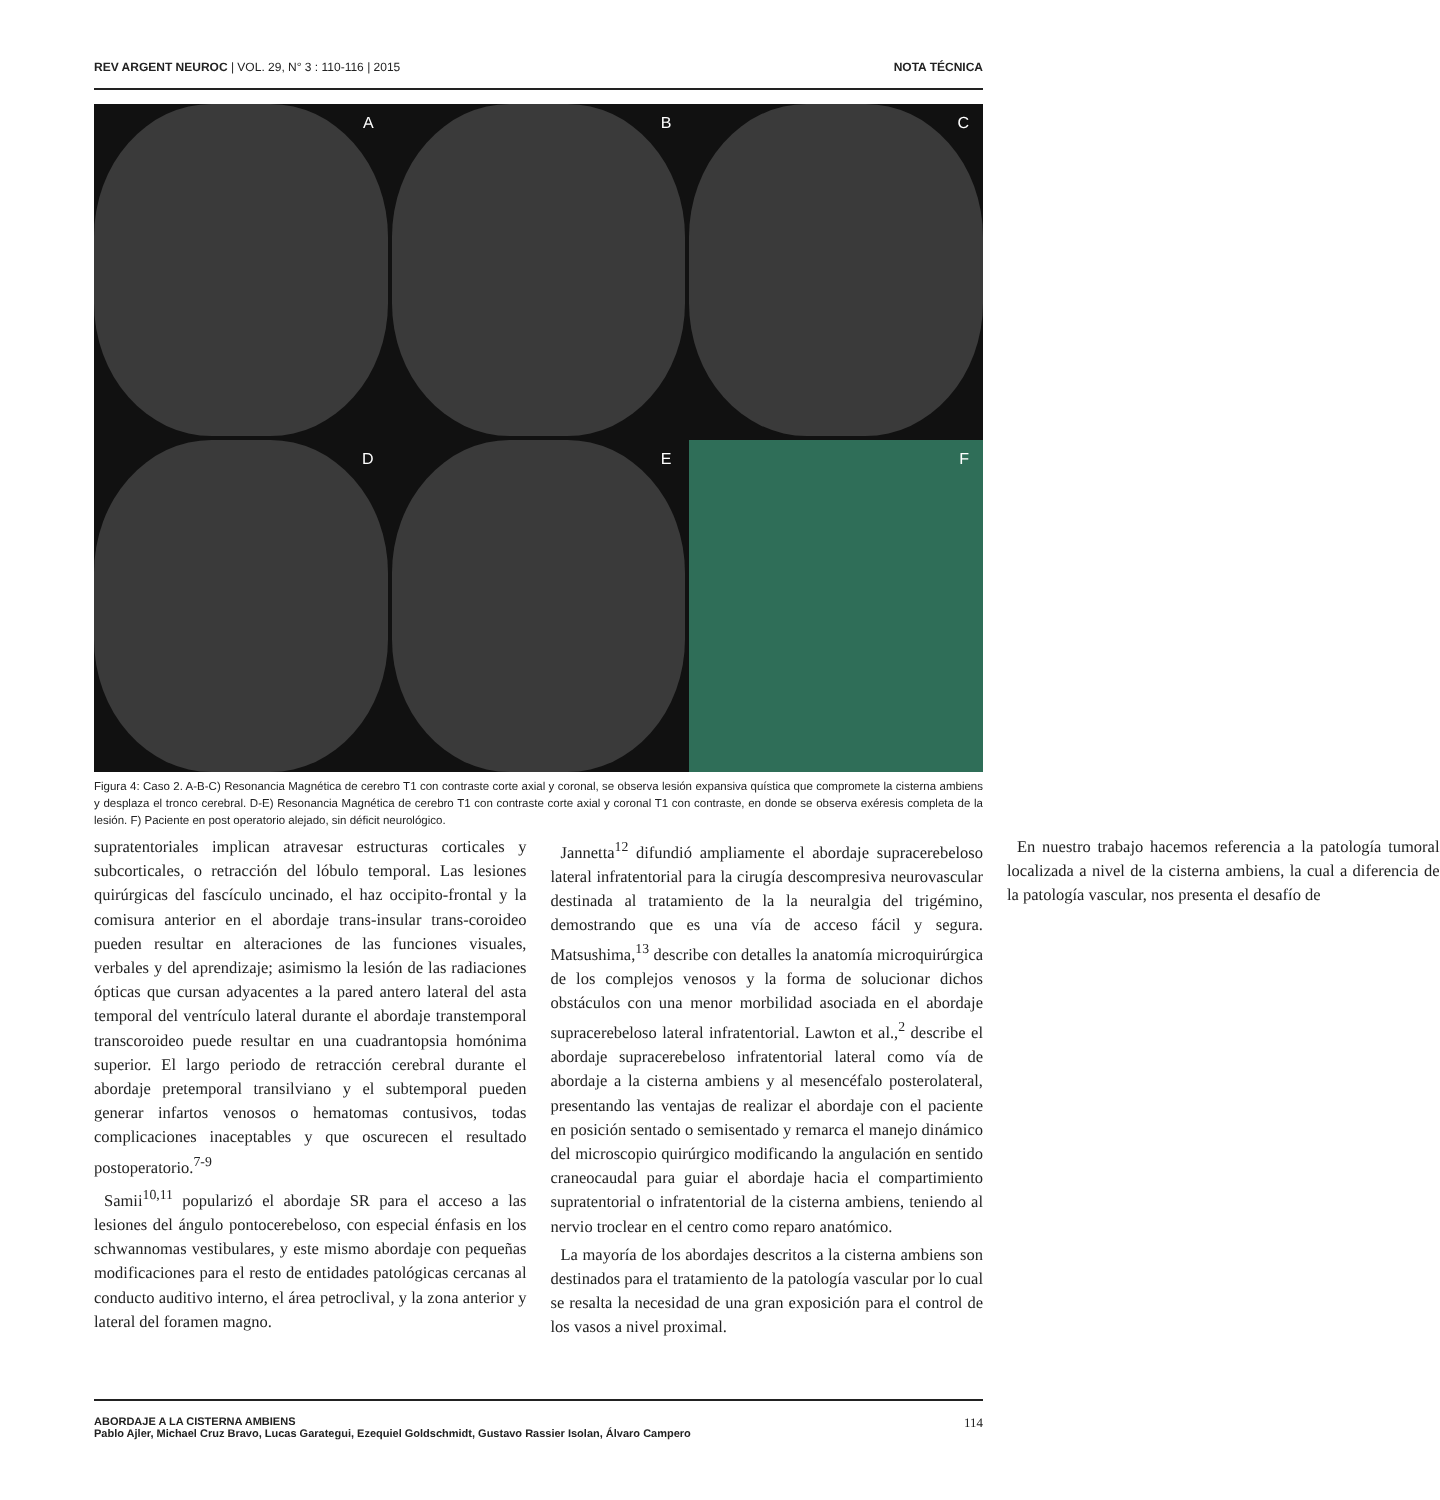REV ARGENT NEUROC | VOL. 29, N° 3 : 110-116 | 2015 NOTA TÉCNICA
A
B
C
D
E
F
Figura 4: Caso 2. A-B-C) Resonancia Magnética de cerebro T1 con contraste corte axial y coronal, se observa lesión expansiva quística que compromete la cisterna ambiens y desplaza el tronco cerebral. D-E) Resonancia Magnética de cerebro T1 con contraste corte axial y coronal T1 con contraste, en donde se observa exéresis completa de la lesión. F) Paciente en post operatorio alejado, sin déficit neurológico.
supratentoriales implican atravesar estructuras corticales y subcorticales, o retracción del lóbulo temporal. Las lesiones quirúrgicas del fascículo uncinado, el haz occipito-frontal y la comisura anterior en el abordaje trans-insular trans-coroideo pueden resultar en alteraciones de las funciones visuales, verbales y del aprendizaje; asimismo la lesión de las radiaciones ópticas que cursan adyacentes a la pared antero lateral del asta temporal del ventrículo lateral durante el abordaje transtemporal transcoroideo puede resultar en una cuadrantopsia homónima superior. El largo periodo de retracción cerebral durante el abordaje pretemporal transilviano y el subtemporal pueden generar infartos venosos o hematomas contusivos, todas complicaciones inaceptables y que oscurecen el resultado postoperatorio.<sup>7-9</sup>
Samii<sup>10,11</sup> popularizó el abordaje SR para el acceso a las lesiones del ángulo pontocerebeloso, con especial énfasis en los schwannomas vestibulares, y este mismo abordaje con pequeñas modificaciones para el resto de entidades patológicas cercanas al conducto auditivo interno, el área petroclival, y la zona anterior y lateral del foramen magno.
Jannetta<sup>12</sup> difundió ampliamente el abordaje supracerebeloso lateral infratentorial para la cirugía descompresiva neurovascular destinada al tratamiento de la la neuralgia del trigémino, demostrando que es una vía de acceso fácil y segura. Matsushima,<sup>13</sup> describe con detalles la anatomía microquirúrgica de los complejos venosos y la forma de solucionar dichos obstáculos con una menor morbilidad asociada en el abordaje supracerebeloso lateral infratentorial. Lawton et al.,<sup>2</sup> describe el abordaje supracerebeloso infratentorial lateral como vía de abordaje a la cisterna ambiens y al mesencéfalo posterolateral, presentando las ventajas de realizar el abordaje con el paciente en posición sentado o semisentado y remarca el manejo dinámico del microscopio quirúrgico modificando la angulación en sentido craneocaudal para guiar el abordaje hacia el compartimiento supratentorial o infratentorial de la cisterna ambiens, teniendo al nervio troclear en el centro como reparo anatómico.
La mayoría de los abordajes descritos a la cisterna ambiens son destinados para el tratamiento de la patología vascular por lo cual se resalta la necesidad de una gran exposición para el control de los vasos a nivel proximal.
En nuestro trabajo hacemos referencia a la patología tumoral localizada a nivel de la cisterna ambiens, la cual a diferencia de la patología vascular, nos presenta el desafío de
ABORDAJE A LA CISTERNA AMBIENS
Pablo Ajler, Michael Cruz Bravo, Lucas Garategui, Ezequiel Goldschmidt, Gustavo Rassier Isolan, Álvaro Campero
114